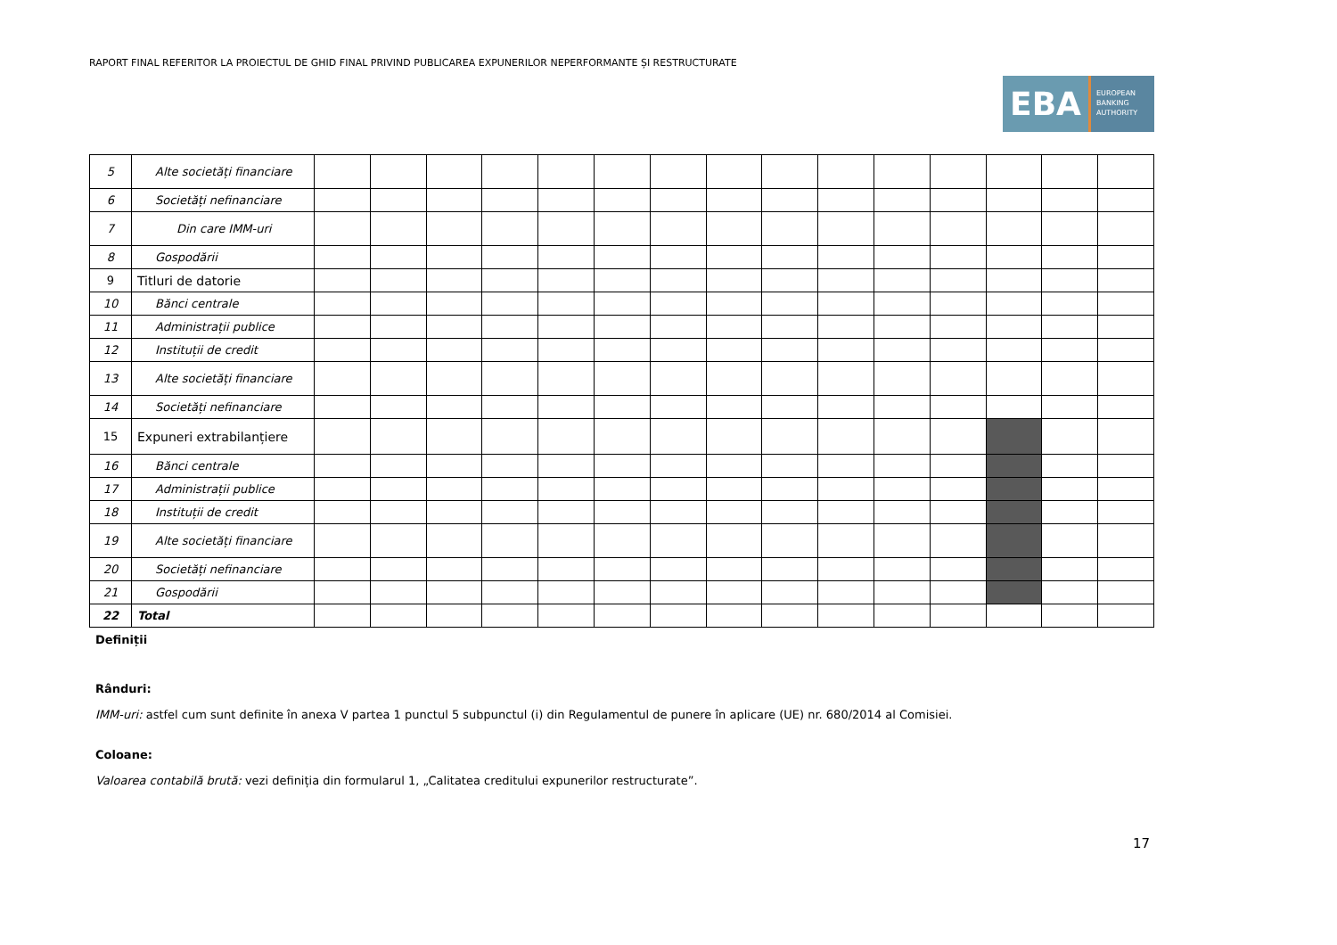RAPORT FINAL REFERITOR LA PROIECTUL DE GHID FINAL PRIVIND PUBLICAREA EXPUNERILOR NEPERFORMANTE ȘI RESTRUCTURATE
EBA
EUROPEAN
BANKING
AUTHORITY
| 5 | Alte societăți financiare | | | | | | | | | | | | | | | |
| 6 | Societăți nefinanciare | | | | | | | | | | | | | | | |
| 7 | Din care IMM-uri | | | | | | | | | | | | | | | |
| 8 | Gospodării | | | | | | | | | | | | | | | |
| 9 | Titluri de datorie | | | | | | | | | | | | | | | |
| 10 | Bănci centrale | | | | | | | | | | | | | | | |
| 11 | Administrații publice | | | | | | | | | | | | | | | |
| 12 | Instituții de credit | | | | | | | | | | | | | | | |
| 13 | Alte societăți financiare | | | | | | | | | | | | | | | |
| 14 | Societăți nefinanciare | | | | | | | | | | | | | | | |
| 15 | Expuneri extrabilanțiere | | | | | | | | | | | | | | | |
| 16 | Bănci centrale | | | | | | | | | | | | | | | |
| 17 | Administrații publice | | | | | | | | | | | | | | | |
| 18 | Instituții de credit | | | | | | | | | | | | | | | |
| 19 | Alte societăți financiare | | | | | | | | | | | | | | | |
| 20 | Societăți nefinanciare | | | | | | | | | | | | | | | |
| 21 | Gospodării | | | | | | | | | | | | | | | |
| 22 | Total | | | | | | | | | | | | | | | |
Definiții
Rânduri:
IMM-uri: astfel cum sunt definite în anexa V partea 1 punctul 5 subpunctul (i) din Regulamentul de punere în aplicare (UE) nr. 680/2014 al Comisiei.
Coloane:
Valoarea contabilă brută: vezi definiția din formularul 1, „Calitatea creditului expunerilor restructurate”.
17